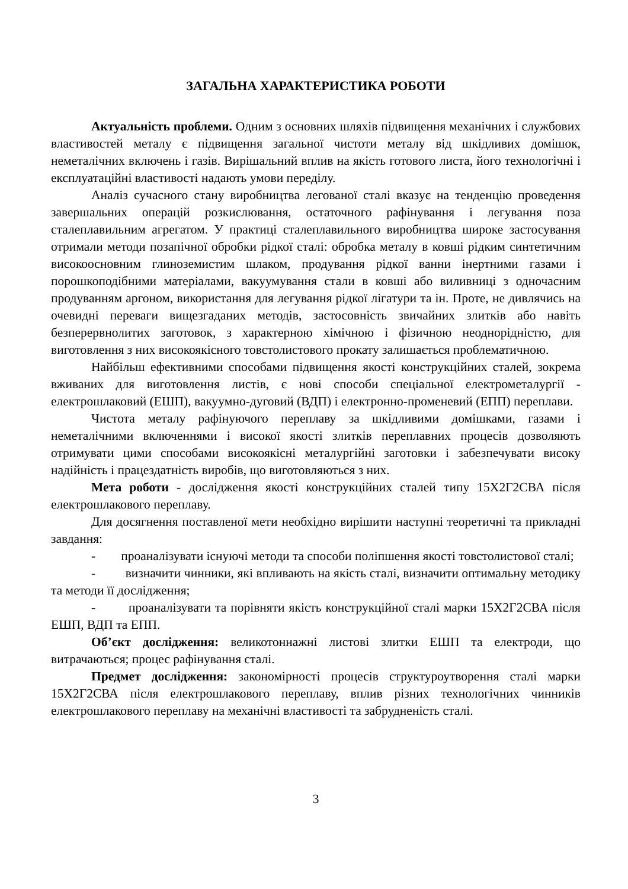ЗАГАЛЬНА ХАРАКТЕРИСТИКА РОБОТИ
Актуальність проблеми. Одним з основних шляхів підвищення механічних і службових властивостей металу є підвищення загальної чистоти металу від шкідливих домішок, неметалічних включень і газів. Вирішальний вплив на якість готового листа, його технологічні і експлуатаційні властивості надають умови переділу.
Аналіз сучасного стану виробництва легованої сталі вказує на тенденцію проведення завершальних операцій розкислювання, остаточного рафінування і легування поза сталеплавильним агрегатом. У практиці сталеплавильного виробництва широке застосування отримали методи позапічної обробки рідкої сталі: обробка металу в ковші рідким синтетичним високоосновним глиноземистим шлаком, продування рідкої ванни інертними газами і порошкоподібними матеріалами, вакуумування стали в ковші або виливниці з одночасним продуванням аргоном, використання для легування рідкої лігатури та ін. Проте, не дивлячись на очевидні переваги вищезгаданих методів, застосовність звичайних злитків або навіть безперервнолитих заготовок, з характерною хімічною і фізичною неоднорідністю, для виготовлення з них високоякісного товстолистового прокату залишається проблематичною.
Найбільш ефективними способами підвищення якості конструкційних сталей, зокрема вживаних для виготовлення листів, є нові способи спеціальної електрометалургії - електрошлаковий (ЕШП), вакуумно-дуговий (ВДП) і електронно-променевий (ЕПП) переплави.
Чистота металу рафінуючого переплаву за шкідливими домішками, газами і неметалічними включеннями і високої якості злитків переплавних процесів дозволяють отримувати цими способами високоякісні металургійні заготовки і забезпечувати високу надійність і працездатність виробів, що виготовляються з них.
Мета роботи - дослідження якості конструкційних сталей типу 15Х2Г2СВА після електрошлакового переплаву.
Для досягнення поставленої мети необхідно вирішити наступні теоретичні та прикладні завдання:
- проаналізувати існуючі методи та способи поліпшення якості товстолистової сталі;
- визначити чинники, які впливають на якість сталі, визначити оптимальну методику та методи її дослідження;
- проаналізувати та порівняти якість конструкційної сталі марки 15Х2Г2СВА після ЕШП, ВДП та ЕПП.
Об’єкт дослідження: великотоннажні листові злитки ЕШП та електроди, що витрачаються; процес рафінування сталі.
Предмет дослідження: закономірності процесів структуроутворення сталі марки 15Х2Г2СВА після електрошлакового переплаву, вплив різних технологічних чинників електрошлакового переплаву на механічні властивості та забрудненість сталі.
3